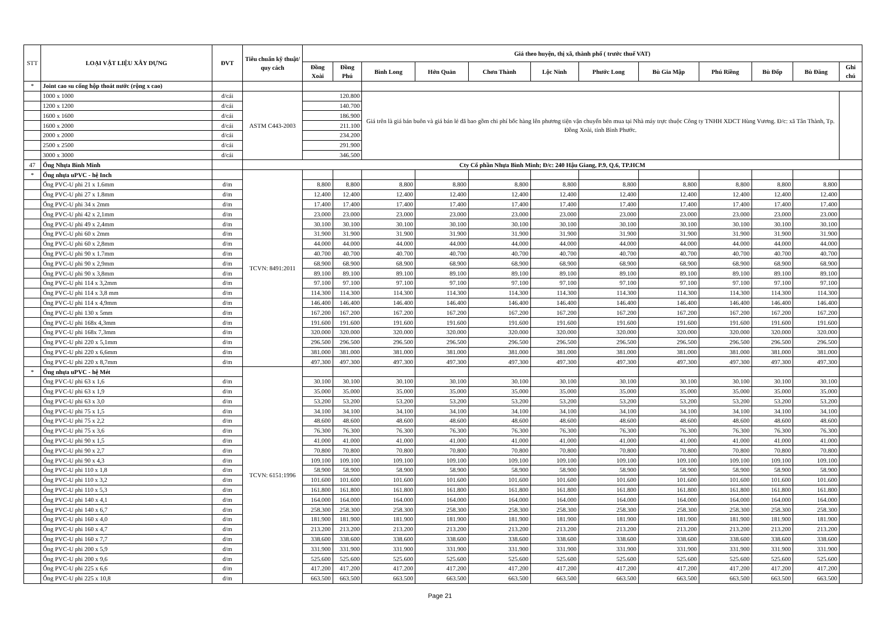| STT | LOẠI VẬT LIỆU XÂY DỰNG | ĐVT | Tiêu chuẩn kỹ thuật/ quy cách | Giá theo huyện, thị xã, thành phố ( trước thuế VAT) | | | | | | | | | | | |
| --- | --- | --- | --- | --- | --- | --- | --- | --- | --- | --- | --- | --- | --- | --- | --- |
| | | | | Đồng Xoài | Đồng Phú | Bình Long | Hớn Quản | Chơn Thành | Lộc Ninh | Phước Long | Bù Gia Mập | Phú Riềng | Bù Đốp | Bù Đăng | Ghi chú |
| * | Joint cao su cống hộp thoát nước (rộng x cao) | | | | | | | | | | | | | | |
| | 1000 x 1000 | đ/cái | ASTM C443-2003 | 120.800 | | Giá trên là giá bán buôn và giá bán lẻ đã bao gồm chi phí bốc hàng lên phương tiện vận chuyển bên mua tại Nhà máy trực thuộc Công ty TNHH XDCT Hùng Vương. Đ/c: xã Tân Thành, Tp. Đồng Xoài, tỉnh Bình Phước. | | | | | | | | | |
| | 1200 x 1200 | đ/cái | | 140.700 | | | | | | | | | | | |
| | 1600 x 1600 | đ/cái | | 186.900 | | | | | | | | | | | |
| | 1600 x 2000 | đ/cái | | 211.100 | | | | | | | | | | | |
| | 2000 x 2000 | đ/cái | | 234.200 | | | | | | | | | | | |
| | 2500 x 2500 | đ/cái | | 291.900 | | | | | | | | | | | |
| | 3000 x 3000 | đ/cái | | 346.500 | | | | | | | | | | | |
| 47 | Ống Nhựa Bình Minh | | Cty Cổ phần Nhựa Bình Minh; Đ/c: 240 Hậu Giang, P.9, Q.6, TP.HCM | | | | | | | | | | | | |
| * | Ống nhựa uPVC - hệ Inch | | TCVN: 8491:2011 | | | | | | | | | | | | |
| | Ống PVC-U phi 21 x 1.6mm | đ/m | | 8.800 | 8.800 | 8.800 | 8.800 | 8.800 | 8.800 | 8.800 | 8.800 | 8.800 | 8.800 | 8.800 | |
| | Ống PVC-U phi 27 x 1.8mm | đ/m | | 12.400 | 12.400 | 12.400 | 12.400 | 12.400 | 12.400 | 12.400 | 12.400 | 12.400 | 12.400 | 12.400 | |
| | Ống PVC-U phi 34 x 2mm | đ/m | | 17.400 | 17.400 | 17.400 | 17.400 | 17.400 | 17.400 | 17.400 | 17.400 | 17.400 | 17.400 | 17.400 | |
| | Ống PVC-U phi 42 x 2,1mm | đ/m | | 23.000 | 23.000 | 23.000 | 23.000 | 23.000 | 23.000 | 23.000 | 23.000 | 23.000 | 23.000 | 23.000 | |
| | Ống PVC-U phi 49 x 2,4mm | đ/m | | 30.100 | 30.100 | 30.100 | 30.100 | 30.100 | 30.100 | 30.100 | 30.100 | 30.100 | 30.100 | 30.100 | |
| | Ống PVC-U phi 60 x 2mm | đ/m | | 31.900 | 31.900 | 31.900 | 31.900 | 31.900 | 31.900 | 31.900 | 31.900 | 31.900 | 31.900 | 31.900 | |
| | Ống PVC-U phi 60 x 2,8mm | đ/m | | 44.000 | 44.000 | 44.000 | 44.000 | 44.000 | 44.000 | 44.000 | 44.000 | 44.000 | 44.000 | 44.000 | |
| | Ống PVC-U phi 90 x 1.7mm | đ/m | | 40.700 | 40.700 | 40.700 | 40.700 | 40.700 | 40.700 | 40.700 | 40.700 | 40.700 | 40.700 | 40.700 | |
| | Ống PVC-U phi 90 x 2,9mm | đ/m | | 68.900 | 68.900 | 68.900 | 68.900 | 68.900 | 68.900 | 68.900 | 68.900 | 68.900 | 68.900 | 68.900 | |
| | Ống PVC-U phi 90 x 3,8mm | đ/m | | 89.100 | 89.100 | 89.100 | 89.100 | 89.100 | 89.100 | 89.100 | 89.100 | 89.100 | 89.100 | 89.100 | |
| | Ống PVC-U phi 114 x 3,2mm | đ/m | | 97.100 | 97.100 | 97.100 | 97.100 | 97.100 | 97.100 | 97.100 | 97.100 | 97.100 | 97.100 | 97.100 | |
| | Ống PVC-U phi 114 x 3,8 mm | đ/m | | 114.300 | 114.300 | 114.300 | 114.300 | 114.300 | 114.300 | 114.300 | 114.300 | 114.300 | 114.300 | 114.300 | |
| | Ống PVC-U phi 114 x 4,9mm | đ/m | | 146.400 | 146.400 | 146.400 | 146.400 | 146.400 | 146.400 | 146.400 | 146.400 | 146.400 | 146.400 | 146.400 | |
| | Ống PVC-U phi 130 x 5mm | đ/m | | 167.200 | 167.200 | 167.200 | 167.200 | 167.200 | 167.200 | 167.200 | 167.200 | 167.200 | 167.200 | 167.200 | |
| | Ống PVC-U phi 168x 4,3mm | đ/m | | 191.600 | 191.600 | 191.600 | 191.600 | 191.600 | 191.600 | 191.600 | 191.600 | 191.600 | 191.600 | 191.600 | |
| | Ống PVC-U phi 168x 7,3mm | đ/m | | 320.000 | 320.000 | 320.000 | 320.000 | 320.000 | 320.000 | 320.000 | 320.000 | 320.000 | 320.000 | 320.000 | |
| | Ống PVC-U phi 220 x 5,1mm | đ/m | | 296.500 | 296.500 | 296.500 | 296.500 | 296.500 | 296.500 | 296.500 | 296.500 | 296.500 | 296.500 | 296.500 | |
| | Ống PVC-U phi 220 x 6,6mm | đ/m | | 381.000 | 381.000 | 381.000 | 381.000 | 381.000 | 381.000 | 381.000 | 381.000 | 381.000 | 381.000 | 381.000 | |
| | Ống PVC-U phi 220 x 8,7mm | đ/m | | 497.300 | 497.300 | 497.300 | 497.300 | 497.300 | 497.300 | 497.300 | 497.300 | 497.300 | 497.300 | 497.300 | |
| * | Ống nhựa uPVC - hệ Mét | | TCVN: 6151:1996 | | | | | | | | | | | | |
| | Ống PVC-U phi 63 x 1,6 | đ/m | | 30.100 | 30.100 | 30.100 | 30.100 | 30.100 | 30.100 | 30.100 | 30.100 | 30.100 | 30.100 | 30.100 | |
| | Ống PVC-U phi 63 x 1,9 | đ/m | | 35.000 | 35.000 | 35.000 | 35.000 | 35.000 | 35.000 | 35.000 | 35.000 | 35.000 | 35.000 | 35.000 | |
| | Ống PVC-U phi 63 x 3,0 | đ/m | | 53.200 | 53.200 | 53.200 | 53.200 | 53.200 | 53.200 | 53.200 | 53.200 | 53.200 | 53.200 | 53.200 | |
| | Ống PVC-U phi 75 x 1,5 | đ/m | | 34.100 | 34.100 | 34.100 | 34.100 | 34.100 | 34.100 | 34.100 | 34.100 | 34.100 | 34.100 | 34.100 | |
| | Ống PVC-U phi 75 x 2,2 | đ/m | | 48.600 | 48.600 | 48.600 | 48.600 | 48.600 | 48.600 | 48.600 | 48.600 | 48.600 | 48.600 | 48.600 | |
| | Ống PVC-U phi 75 x 3,6 | đ/m | | 76.300 | 76.300 | 76.300 | 76.300 | 76.300 | 76.300 | 76.300 | 76.300 | 76.300 | 76.300 | 76.300 | |
| | Ống PVC-U phi 90 x 1,5 | đ/m | | 41.000 | 41.000 | 41.000 | 41.000 | 41.000 | 41.000 | 41.000 | 41.000 | 41.000 | 41.000 | 41.000 | |
| | Ống PVC-U phi 90 x 2,7 | đ/m | | 70.800 | 70.800 | 70.800 | 70.800 | 70.800 | 70.800 | 70.800 | 70.800 | 70.800 | 70.800 | 70.800 | |
| | Ống PVC-U phi 90 x 4,3 | đ/m | | 109.100 | 109.100 | 109.100 | 109.100 | 109.100 | 109.100 | 109.100 | 109.100 | 109.100 | 109.100 | 109.100 | |
| | Ống PVC-U phi 110 x 1,8 | đ/m | | 58.900 | 58.900 | 58.900 | 58.900 | 58.900 | 58.900 | 58.900 | 58.900 | 58.900 | 58.900 | 58.900 | |
| | Ống PVC-U phi 110 x 3,2 | đ/m | | 101.600 | 101.600 | 101.600 | 101.600 | 101.600 | 101.600 | 101.600 | 101.600 | 101.600 | 101.600 | 101.600 | |
| | Ống PVC-U phi 110 x 5,3 | đ/m | | 161.800 | 161.800 | 161.800 | 161.800 | 161.800 | 161.800 | 161.800 | 161.800 | 161.800 | 161.800 | 161.800 | |
| | Ống PVC-U phi 140 x 4,1 | đ/m | | 164.000 | 164.000 | 164.000 | 164.000 | 164.000 | 164.000 | 164.000 | 164.000 | 164.000 | 164.000 | 164.000 | |
| | Ống PVC-U phi 140 x 6,7 | đ/m | | 258.300 | 258.300 | 258.300 | 258.300 | 258.300 | 258.300 | 258.300 | 258.300 | 258.300 | 258.300 | 258.300 | |
| | Ống PVC-U phi 160 x 4,0 | đ/m | | 181.900 | 181.900 | 181.900 | 181.900 | 181.900 | 181.900 | 181.900 | 181.900 | 181.900 | 181.900 | 181.900 | |
| | Ống PVC-U phi 160 x 4,7 | đ/m | | 213.200 | 213.200 | 213.200 | 213.200 | 213.200 | 213.200 | 213.200 | 213.200 | 213.200 | 213.200 | 213.200 | |
| | Ống PVC-U phi 160 x 7,7 | đ/m | | 338.600 | 338.600 | 338.600 | 338.600 | 338.600 | 338.600 | 338.600 | 338.600 | 338.600 | 338.600 | 338.600 | |
| | Ống PVC-U phi 200 x 5,9 | đ/m | | 331.900 | 331.900 | 331.900 | 331.900 | 331.900 | 331.900 | 331.900 | 331.900 | 331.900 | 331.900 | 331.900 | |
| | Ống PVC-U phi 200 x 9,6 | đ/m | | 525.600 | 525.600 | 525.600 | 525.600 | 525.600 | 525.600 | 525.600 | 525.600 | 525.600 | 525.600 | 525.600 | |
| | Ống PVC-U phi 225 x 6,6 | đ/m | | 417.200 | 417.200 | 417.200 | 417.200 | 417.200 | 417.200 | 417.200 | 417.200 | 417.200 | 417.200 | 417.200 | |
| | Ống PVC-U phi 225 x 10,8 | đ/m | | 663.500 | 663.500 | 663.500 | 663.500 | 663.500 | 663.500 | 663.500 | 663.500 | 663.500 | 663.500 | 663.500 | |
Page 21